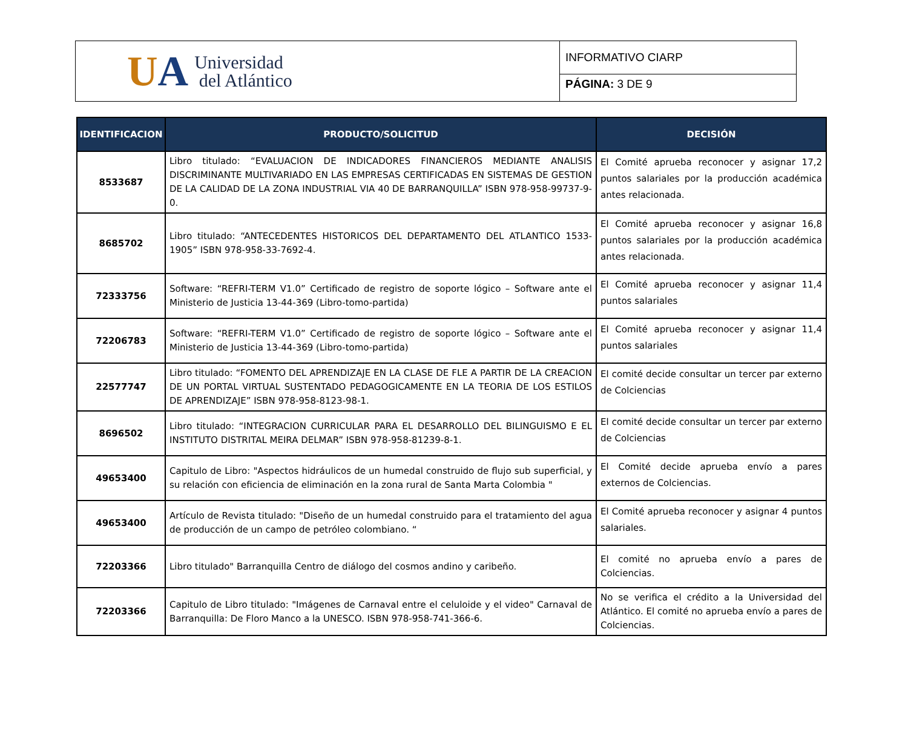UA
Universidad
del Atlántico
INFORMATIVO CIARP
PÁGINA: 3 DE 9
| IDENTIFICACION | PRODUCTO/SOLICITUD | DECISIÓN |
| --- | --- | --- |
| 8533687 | Libro titulado: “EVALUACION DE INDICADORES FINANCIEROS MEDIANTE ANALISIS DISCRIMINANTE MULTIVARIADO EN LAS EMPRESAS CERTIFICADAS EN SISTEMAS DE GESTION DE LA CALIDAD DE LA ZONA INDUSTRIAL VIA 40 DE BARRANQUILLA” ISBN 978-958-99737-9-0. | El Comité aprueba reconocer y asignar 17,2 puntos salariales por la producción académica antes relacionada. |
| 8685702 | Libro titulado: “ANTECEDENTES HISTORICOS DEL DEPARTAMENTO DEL ATLANTICO 1533-1905” ISBN 978-958-33-7692-4. | El Comité aprueba reconocer y asignar 16,8 puntos salariales por la producción académica antes relacionada. |
| 72333756 | Software: “REFRI-TERM V1.0” Certificado de registro de soporte lógico – Software ante el Ministerio de Justicia 13-44-369 (Libro-tomo-partida) | El Comité aprueba reconocer y asignar 11,4 puntos salariales |
| 72206783 | Software: “REFRI-TERM V1.0” Certificado de registro de soporte lógico – Software ante el Ministerio de Justicia 13-44-369 (Libro-tomo-partida) | El Comité aprueba reconocer y asignar 11,4 puntos salariales |
| 22577747 | Libro titulado: “FOMENTO DEL APRENDIZAJE EN LA CLASE DE FLE A PARTIR DE LA CREACION DE UN PORTAL VIRTUAL SUSTENTADO PEDAGOGICAMENTE EN LA TEORIA DE LOS ESTILOS DE APRENDIZAJE” ISBN 978-958-8123-98-1. | El comité decide consultar un tercer par externo de Colciencias |
| 8696502 | Libro titulado: “INTEGRACION CURRICULAR PARA EL DESARROLLO DEL BILINGUISMO E EL INSTITUTO DISTRITAL MEIRA DELMAR” ISBN 978-958-81239-8-1. | El comité decide consultar un tercer par externo de Colciencias |
| 49653400 | Capitulo de Libro: "Aspectos hidráulicos de un humedal construido de flujo sub superficial, y su relación con eficiencia de eliminación en la zona rural de Santa Marta Colombia " | El Comité decide aprueba envío a pares externos de Colciencias. |
| 49653400 | Artículo de Revista titulado: "Diseño de un humedal construido para el tratamiento del agua de producción de un campo de petróleo colombiano. “ | El Comité aprueba reconocer y asignar 4 puntos salariales. |
| 72203366 | Libro titulado" Barranquilla Centro de diálogo del cosmos andino y caribeño. | El comité no aprueba envío a pares de Colciencias. |
| 72203366 | Capitulo de Libro titulado: "Imágenes de Carnaval entre el celuloide y el video" Carnaval de Barranquilla: De Floro Manco a la UNESCO. ISBN 978-958-741-366-6. | No se verifica el crédito a la Universidad del Atlántico. El comité no aprueba envío a pares de Colciencias. |